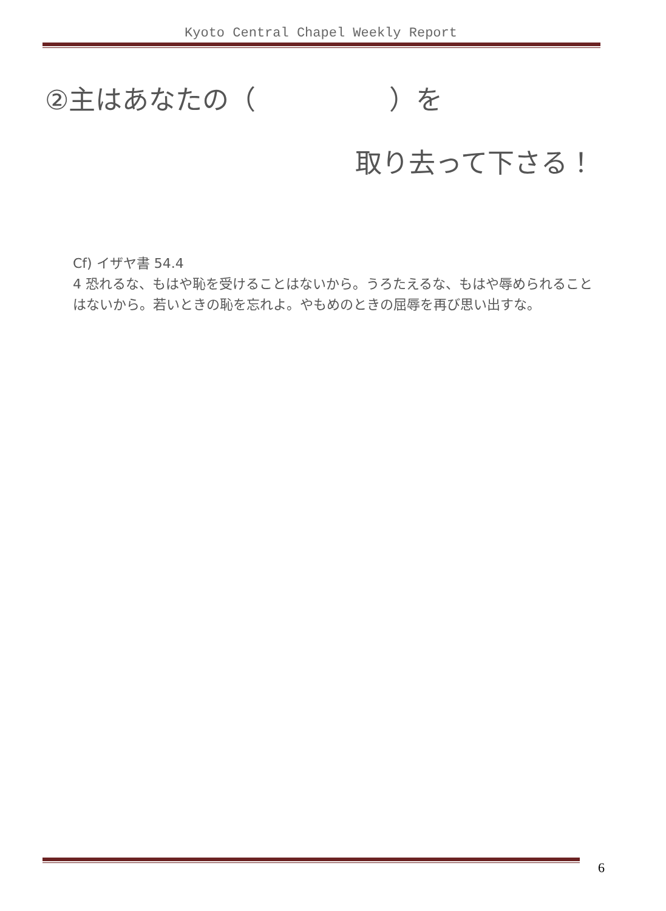Kyoto Central Chapel Weekly Report
②主はあなたの（　　　　　）を
取り去って下さる！
Cf) イザヤ書 54.4
4 恐れるな、もはや恥を受けることはないから。うろたえるな、もはや辱められることはないから。若いときの恥を忘れよ。やもめのときの屈辱を再び思い出すな。
6